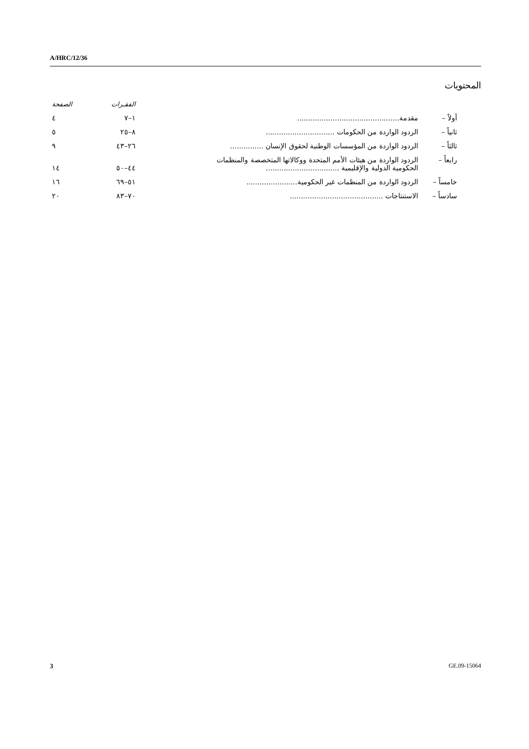A/HRC/12/36
المحتويات
| | | الفقـرات | الصفحة |
| --- | --- | --- | --- |
| أولاً – | مقدمة.............................................. | ١–٧ | ٤ |
| ثانياً – | الردود الواردة من الحكومات ............................... | ٨–٢٥ | ٥ |
| ثالثاً – | الردود الواردة من المؤسسات الوطنية لحقوق الإنسان ............... | ٢٦–٤٣ | ٩ |
| رابعاً – | الردود الواردة من هيئات الأمم المتحدة ووكالاتها المتخصصة والمنظمات الحكومية الدولية والإقليمية ................................. | ٤٤–٥٠ | ١٤ |
| خامساً – | الردود الواردة من المنظمات غير الحكومية....................... | ٥١–٦٩ | ١٦ |
| سادساً – | الاستنتاجات .......................................... | ٧٠–٨٣ | ٢٠ |
3 GE.09-15064